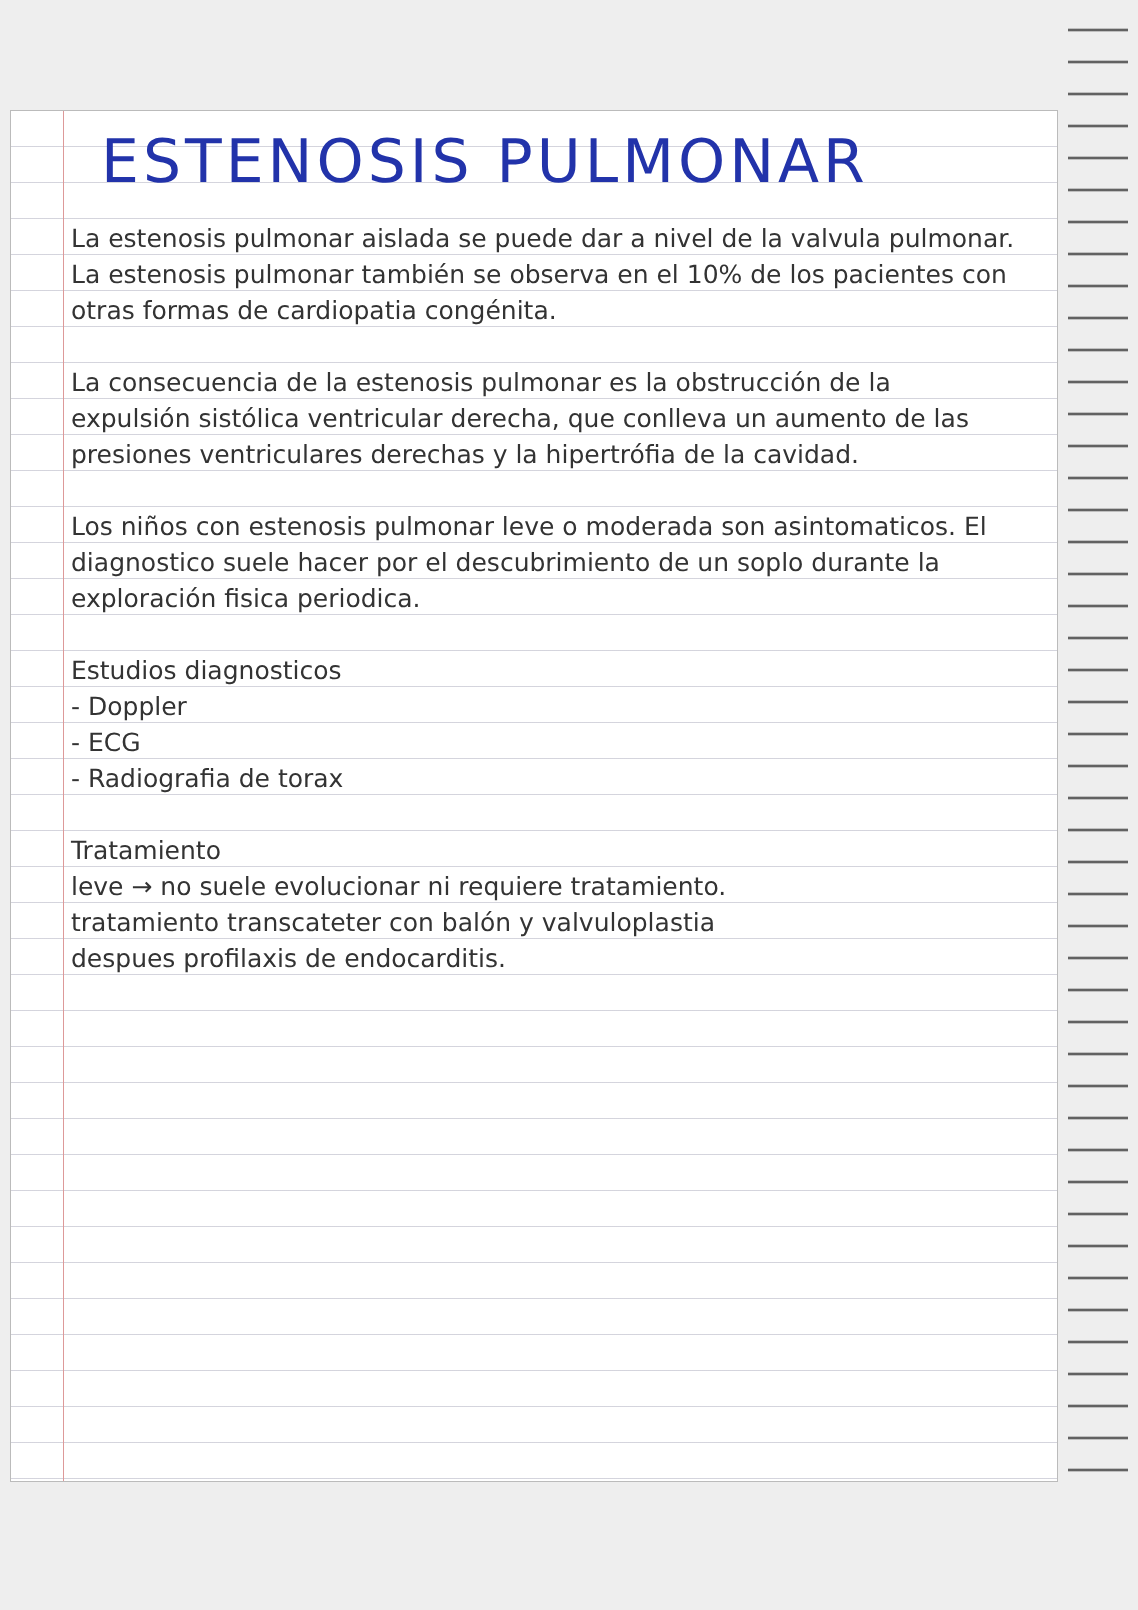ESTENOSIS PULMONAR
La estenosis pulmonar aislada se puede dar a nivel de la valvula pulmonar. La estenosis pulmonar también se observa en el 10% de los pacientes con otras formas de cardiopatia congénita.
La consecuencia de la estenosis pulmonar es la obstrucción de la expulsión sistólica ventricular derecha, que conlleva un aumento de las presiones ventriculares derechas y la hipertrófia de la cavidad.
Los niños con estenosis pulmonar leve o moderada son asintomaticos. El diagnostico suele hacer por el descubrimiento de un soplo durante la exploración fisica periodica.
Estudios diagnosticos
- Doppler
- ECG
- Radiografia de torax
Tratamiento
leve → no suele evolucionar ni requiere tratamiento.
tratamiento transcateter con balón y valvuloplastia
despues profilaxis de endocarditis.